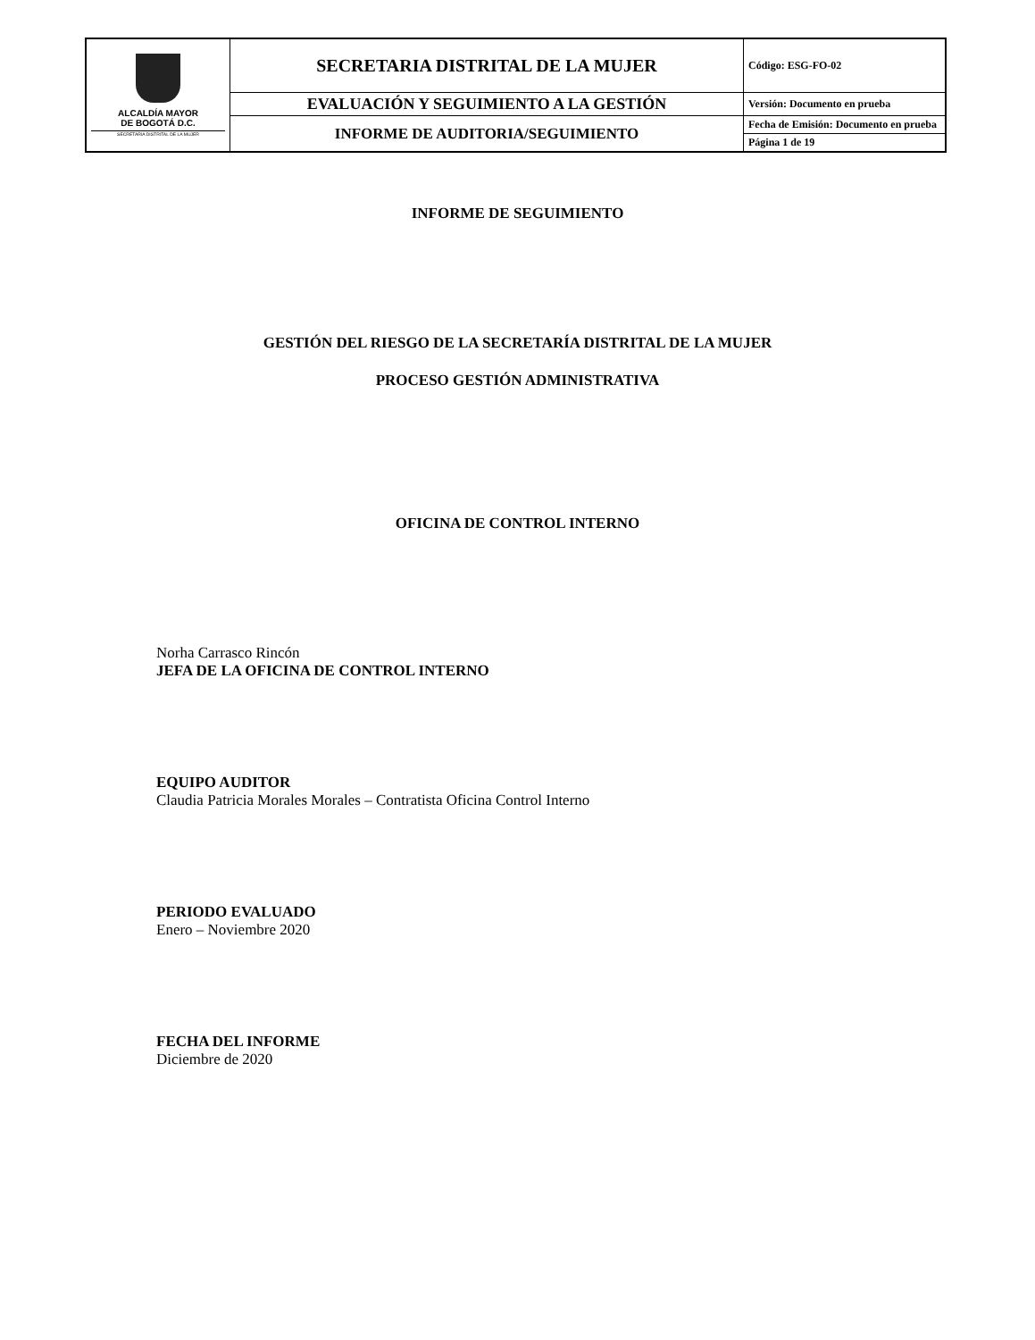| ALCALDÍA MAYOR DE BOGOTÁ D.C. SECRETARIA DISTRITAL DE LA MUJER | SECRETARIA DISTRITAL DE LA MUJER | Código: ESG-FO-02 |
| | EVALUACIÓN Y SEGUIMIENTO A LA GESTIÓN | Versión: Documento en prueba |
| | INFORME DE AUDITORIA/SEGUIMIENTO | Fecha de Emisión: Documento en prueba |
| | | Página 1 de 19 |
INFORME DE SEGUIMIENTO
GESTIÓN DEL RIESGO DE LA SECRETARÍA DISTRITAL DE LA MUJER
PROCESO GESTIÓN ADMINISTRATIVA
OFICINA DE CONTROL INTERNO
Norha Carrasco Rincón
JEFA DE LA OFICINA DE CONTROL INTERNO
EQUIPO AUDITOR
Claudia Patricia Morales Morales – Contratista Oficina Control Interno
PERIODO EVALUADO
Enero – Noviembre 2020
FECHA DEL INFORME
Diciembre de 2020